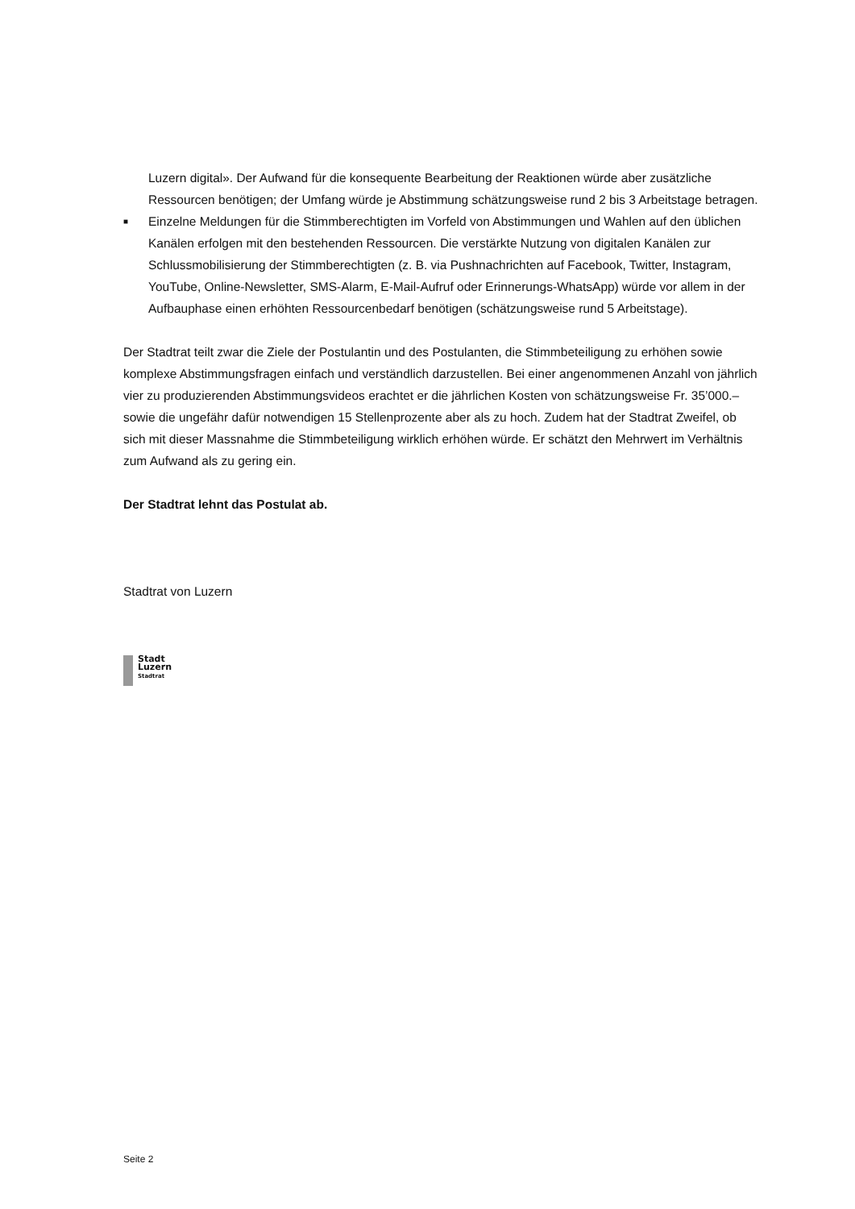Luzern digital». Der Aufwand für die konsequente Bearbeitung der Reaktionen würde aber zusätzliche Ressourcen benötigen; der Umfang würde je Abstimmung schätzungsweise rund 2 bis 3 Arbeitstage betragen.
■ Einzelne Meldungen für die Stimmberechtigten im Vorfeld von Abstimmungen und Wahlen auf den üblichen Kanälen erfolgen mit den bestehenden Ressourcen. Die verstärkte Nutzung von digitalen Kanälen zur Schlussmobilisierung der Stimmberechtigten (z. B. via Pushnachrichten auf Facebook, Twitter, Instagram, YouTube, Online-Newsletter, SMS-Alarm, E-Mail-Aufruf oder Erinnerungs-WhatsApp) würde vor allem in der Aufbauphase einen erhöhten Ressourcenbedarf benötigen (schätzungsweise rund 5 Arbeitstage).
Der Stadtrat teilt zwar die Ziele der Postulantin und des Postulanten, die Stimmbeteiligung zu erhöhen sowie komplexe Abstimmungsfragen einfach und verständlich darzustellen. Bei einer angenommenen Anzahl von jährlich vier zu produzierenden Abstimmungsvideos erachtet er die jährlichen Kosten von schätzungsweise Fr. 35’000.– sowie die ungefähr dafür notwendigen 15 Stellenprozente aber als zu hoch. Zudem hat der Stadtrat Zweifel, ob sich mit dieser Massnahme die Stimmbeteiligung wirklich erhöhen würde. Er schätzt den Mehrwert im Verhältnis zum Aufwand als zu gering ein.
Der Stadtrat lehnt das Postulat ab.
Stadtrat von Luzern
Stadt
Luzern
Stadtrat
Seite 2